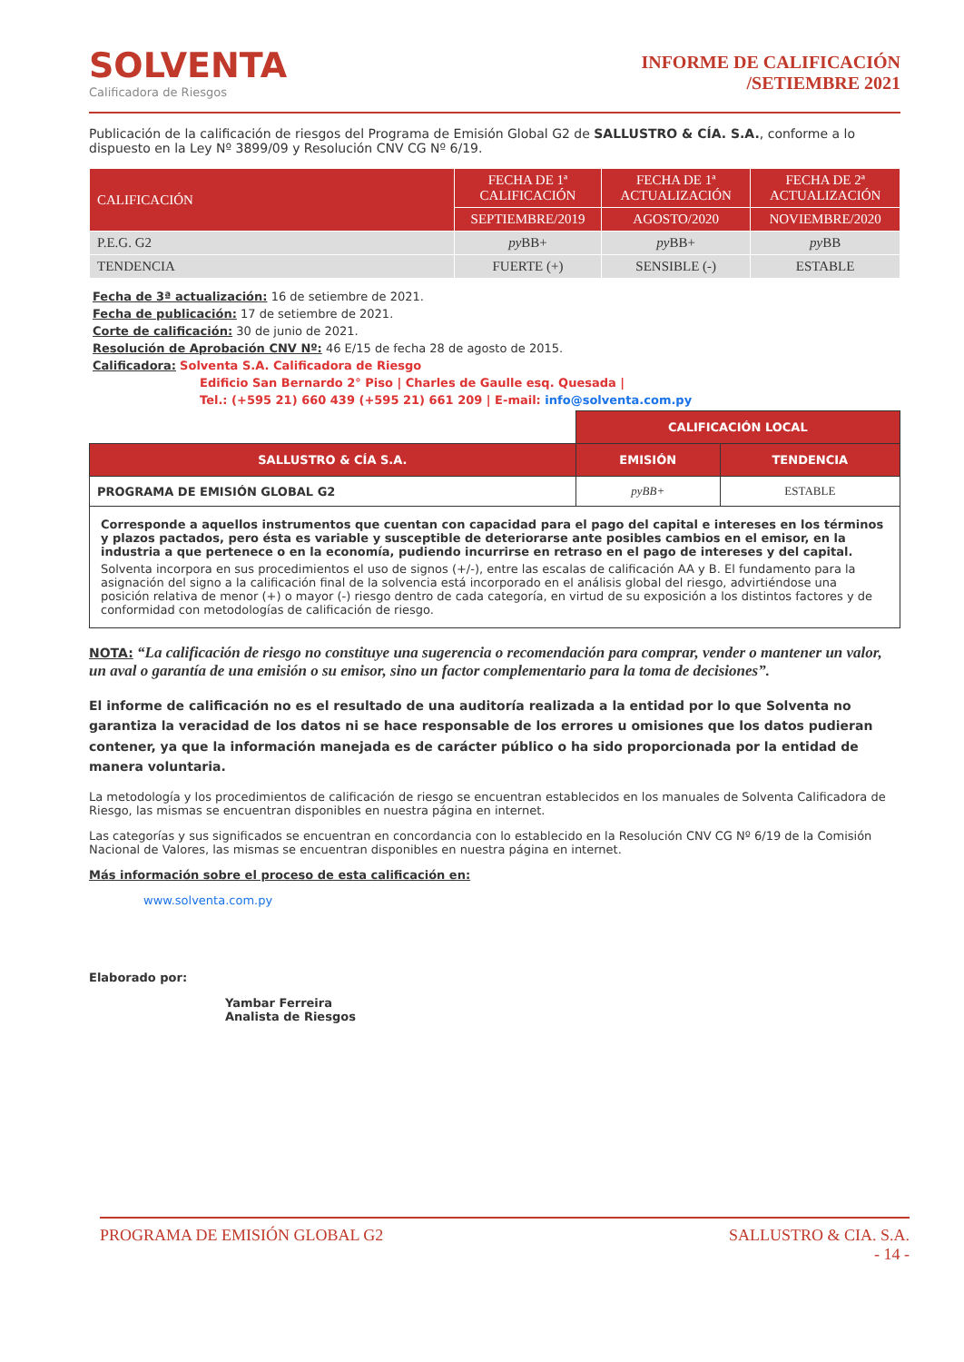SOLVENTA
Calificadora de Riesgos
INFORME DE CALIFICACIÓN
/SETIEMBRE 2021
Publicación de la calificación de riesgos del Programa de Emisión Global G2 de SALLUSTRO & CÍA. S.A., conforme a lo dispuesto en la Ley Nº 3899/09 y Resolución CNV CG Nº 6/19.
| CALIFICACIÓN | FECHA DE 1ª CALIFICACIÓN | FECHA DE 1ª ACTUALIZACIÓN | FECHA DE 2ª ACTUALIZACIÓN |
| --- | --- | --- | --- |
| | SEPTIEMBRE/2019 | AGOSTO/2020 | NOVIEMBRE/2020 |
| P.E.G. G2 | py BB+ | py BB+ | py BB |
| TENDENCIA | FUERTE (+) | SENSIBLE (-) | ESTABLE |
Fecha de 3ª actualización: 16 de setiembre de 2021.
Fecha de publicación: 17 de setiembre de 2021.
Corte de calificación: 30 de junio de 2021.
Resolución de Aprobación CNV Nº: 46 E/15 de fecha 28 de agosto de 2015.
Calificadora: Solventa S.A. Calificadora de Riesgo
Edificio San Bernardo 2° Piso | Charles de Gaulle esq. Quesada |
Tel.: (+595 21) 660 439 (+595 21) 661 209 | E-mail: info@solventa.com.py
| | CALIFICACIÓN LOCAL | |
| SALLUSTRO & CÍA S.A. | EMISIÓN | TENDENCIA |
| PROGRAMA DE EMISIÓN GLOBAL G2 | pyBB+ | ESTABLE |
Corresponde a aquellos instrumentos que cuentan con capacidad para el pago del capital e intereses en los términos y plazos pactados, pero ésta es variable y susceptible de deteriorarse ante posibles cambios en el emisor, en la industria a que pertenece o en la economía, pudiendo incurrirse en retraso en el pago de intereses y del capital.
Solventa incorpora en sus procedimientos el uso de signos (+/-), entre las escalas de calificación AA y B. El fundamento para la asignación del signo a la calificación final de la solvencia está incorporado en el análisis global del riesgo, advirtiéndose una posición relativa de menor (+) o mayor (-) riesgo dentro de cada categoría, en virtud de su exposición a los distintos factores y de conformidad con metodologías de calificación de riesgo.
NOTA: “La calificación de riesgo no constituye una sugerencia o recomendación para comprar, vender o mantener un valor, un aval o garantía de una emisión o su emisor, sino un factor complementario para la toma de decisiones”.
El informe de calificación no es el resultado de una auditoría realizada a la entidad por lo que Solventa no garantiza la veracidad de los datos ni se hace responsable de los errores u omisiones que los datos pudieran contener, ya que la información manejada es de carácter público o ha sido proporcionada por la entidad de manera voluntaria.
La metodología y los procedimientos de calificación de riesgo se encuentran establecidos en los manuales de Solventa Calificadora de Riesgo, las mismas se encuentran disponibles en nuestra página en internet.
Las categorías y sus significados se encuentran en concordancia con lo establecido en la Resolución CNV CG Nº 6/19 de la Comisión Nacional de Valores, las mismas se encuentran disponibles en nuestra página en internet.
Más información sobre el proceso de esta calificación en:
www.solventa.com.py
Elaborado por:
Yambar Ferreira
Analista de Riesgos
PROGRAMA DE EMISIÓN GLOBAL G2 SALLUSTRO & CIA. S.A.
- 14 -